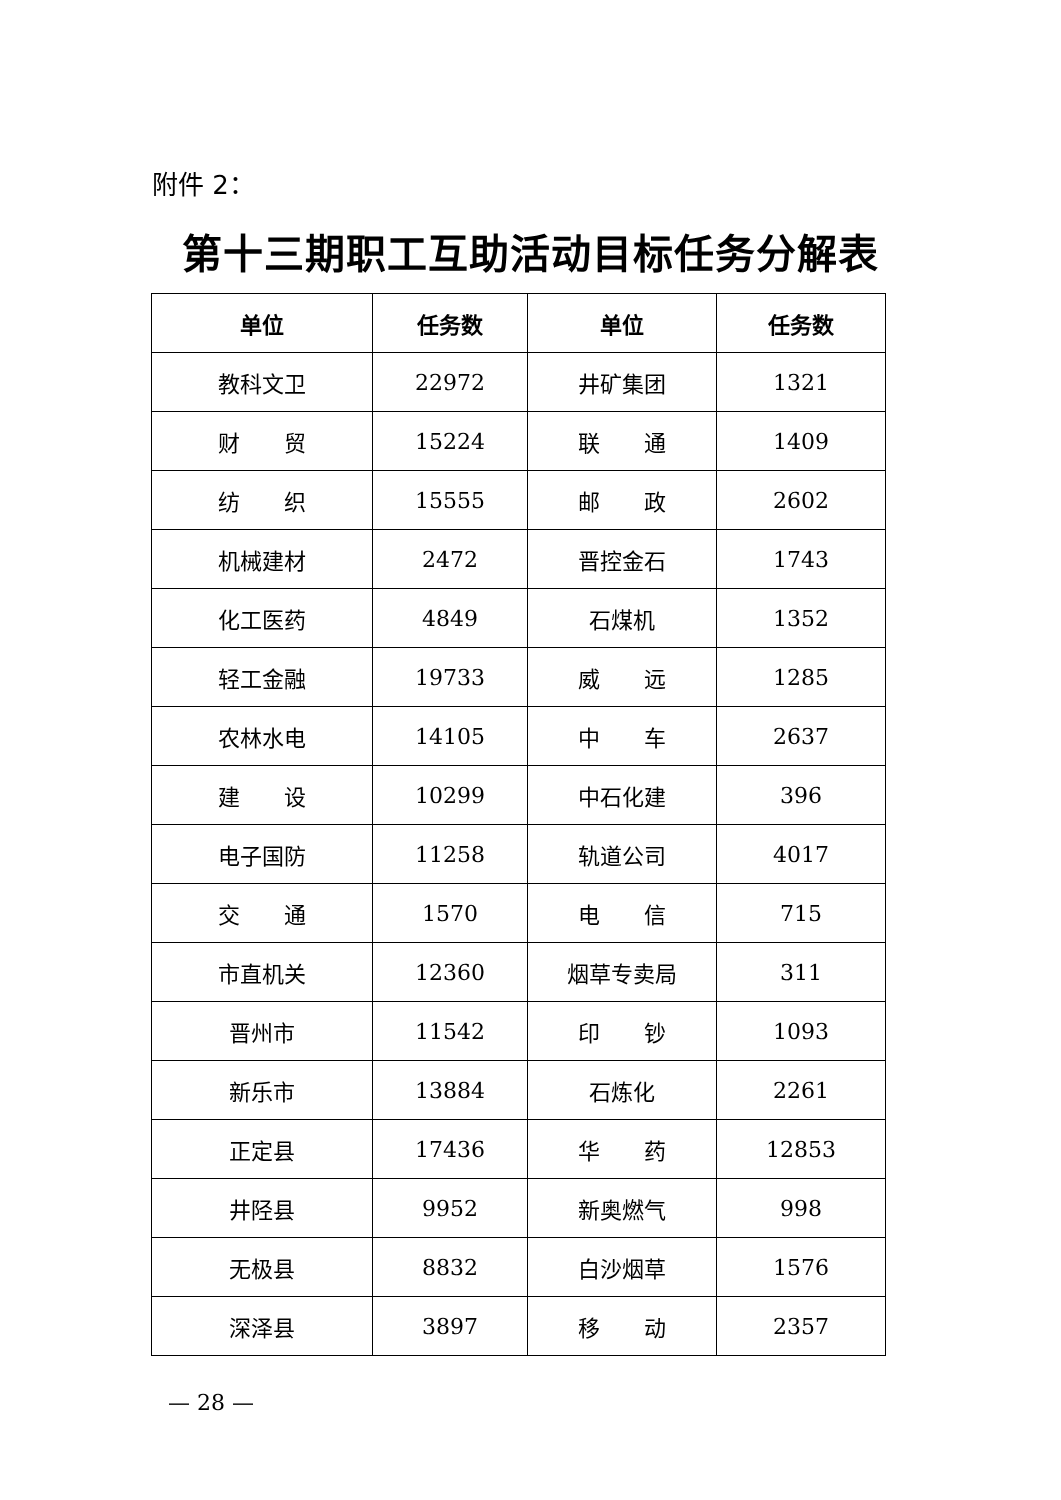附件 2：
第十三期职工互助活动目标任务分解表
| 单位 | 任务数 | 单位 | 任务数 |
| --- | --- | --- | --- |
| 教科文卫 | 22972 | 井矿集团 | 1321 |
| 财 贸 | 15224 | 联 通 | 1409 |
| 纺 织 | 15555 | 邮 政 | 2602 |
| 机械建材 | 2472 | 晋控金石 | 1743 |
| 化工医药 | 4849 | 石煤机 | 1352 |
| 轻工金融 | 19733 | 威 远 | 1285 |
| 农林水电 | 14105 | 中 车 | 2637 |
| 建 设 | 10299 | 中石化建 | 396 |
| 电子国防 | 11258 | 轨道公司 | 4017 |
| 交 通 | 1570 | 电 信 | 715 |
| 市直机关 | 12360 | 烟草专卖局 | 311 |
| 晋州市 | 11542 | 印 钞 | 1093 |
| 新乐市 | 13884 | 石炼化 | 2261 |
| 正定县 | 17436 | 华 药 | 12853 |
| 井陉县 | 9952 | 新奥燃气 | 998 |
| 无极县 | 8832 | 白沙烟草 | 1576 |
| 深泽县 | 3897 | 移 动 | 2357 |
— 28 —